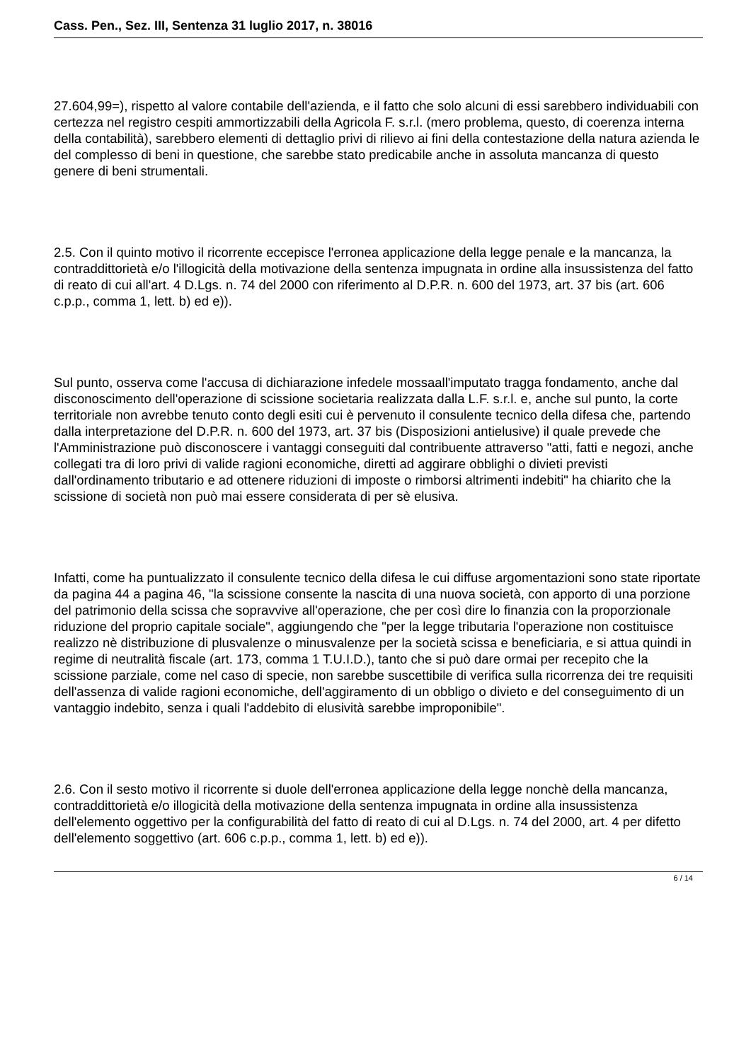Cass. Pen., Sez. III, Sentenza 31 luglio 2017, n. 38016
27.604,99=), rispetto al valore contabile dell'azienda, e il fatto che solo alcuni di essi sarebbero individuabili con certezza nel registro cespiti ammortizzabili della Agricola F. s.r.l. (mero problema, questo, di coerenza interna della contabilità), sarebbero elementi di dettaglio privi di rilievo ai fini della contestazione della natura azienda le del complesso di beni in questione, che sarebbe stato predicabile anche in assoluta mancanza di questo genere di beni strumentali.
2.5. Con il quinto motivo il ricorrente eccepisce l'erronea applicazione della legge penale e la mancanza, la contraddittorietà e/o l'illogicità della motivazione della sentenza impugnata in ordine alla insussistenza del fatto di reato di cui all'art. 4 D.Lgs. n. 74 del 2000 con riferimento al D.P.R. n. 600 del 1973, art. 37 bis (art. 606 c.p.p., comma 1, lett. b) ed e)).
Sul punto, osserva come l'accusa di dichiarazione infedele mossaall'imputato tragga fondamento, anche dal disconoscimento dell'operazione di scissione societaria realizzata dalla L.F. s.r.l. e, anche sul punto, la corte territoriale non avrebbe tenuto conto degli esiti cui è pervenuto il consulente tecnico della difesa che, partendo dalla interpretazione del D.P.R. n. 600 del 1973, art. 37 bis (Disposizioni antielusive) il quale prevede che l'Amministrazione può disconoscere i vantaggi conseguiti dal contribuente attraverso "atti, fatti e negozi, anche collegati tra di loro privi di valide ragioni economiche, diretti ad aggirare obblighi o divieti previsti dall'ordinamento tributario e ad ottenere riduzioni di imposte o rimborsi altrimenti indebiti" ha chiarito che la scissione di società non può mai essere considerata di per sè elusiva.
Infatti, come ha puntualizzato il consulente tecnico della difesa le cui diffuse argomentazioni sono state riportate da pagina 44 a pagina 46, "la scissione consente la nascita di una nuova società, con apporto di una porzione del patrimonio della scissa che sopravvive all'operazione, che per così dire lo finanzia con la proporzionale riduzione del proprio capitale sociale", aggiungendo che "per la legge tributaria l'operazione non costituisce realizzo nè distribuzione di plusvalenze o minusvalenze per la società scissa e beneficiaria, e si attua quindi in regime di neutralità fiscale (art. 173, comma 1 T.U.I.D.), tanto che si può dare ormai per recepito che la scissione parziale, come nel caso di specie, non sarebbe suscettibile di verifica sulla ricorrenza dei tre requisiti dell'assenza di valide ragioni economiche, dell'aggiramento di un obbligo o divieto e del conseguimento di un vantaggio indebito, senza i quali l'addebito di elusività sarebbe improponibile".
2.6. Con il sesto motivo il ricorrente si duole dell'erronea applicazione della legge nonchè della mancanza, contraddittorietà e/o illogicità della motivazione della sentenza impugnata in ordine alla insussistenza dell'elemento oggettivo per la configurabilità del fatto di reato di cui al D.Lgs. n. 74 del 2000, art. 4 per difetto dell'elemento soggettivo (art. 606 c.p.p., comma 1, lett. b) ed e)).
6 / 14